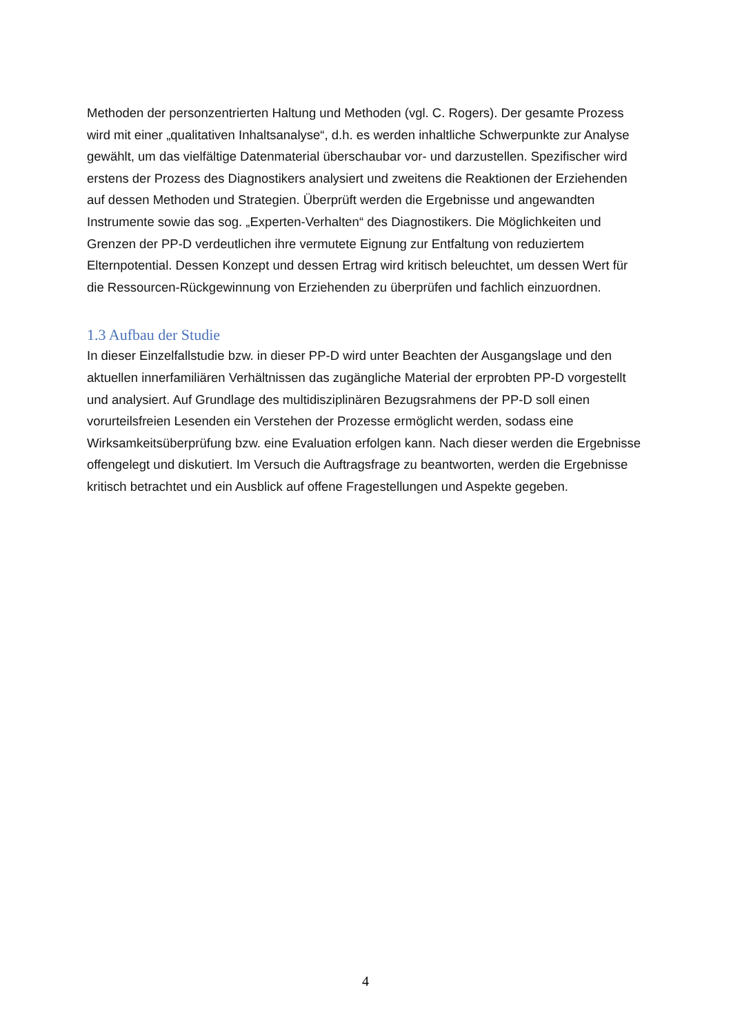Methoden der personzentrierten Haltung und Methoden (vgl. C. Rogers). Der gesamte Pro­zess wird mit einer „qualitativen Inhaltsanalyse“, d.h. es werden inhaltliche Schwerpunkte zur Analyse gewählt, um das vielfältige Datenmaterial überschaubar vor- und darzustellen. Spe­zifischer wird erstens der Prozess des Diagnostikers analysiert und zweitens die Reaktionen der Erziehenden auf dessen Methoden und Strategien. Überprüft werden die Ergebnisse und angewandten Instrumente sowie das sog. „Experten-Verhalten“ des Diagnostikers. Die Mög­lichkeiten und Grenzen der PP-D verdeutlichen ihre vermutete Eignung zur Entfaltung von reduziertem Elternpotential. Dessen Konzept und dessen Ertrag wird kritisch beleuchtet, um dessen Wert für die Ressourcen-Rückgewinnung von Erziehenden zu überprüfen und fach­lich einzuordnen.
1.3 Aufbau der Studie
In dieser Einzelfallstudie bzw. in dieser PP-D wird unter Beachten der Ausgangslage und den aktuellen innerfamiliären Verhältnissen das zugängliche Material der erprobten PP-D vorgestellt und analysiert. Auf Grundlage des multidisziplinären Bezugsrahmens der PP-D soll einen vorurteilsfreien Lesenden ein Verstehen der Prozesse ermöglicht werden, sodass eine Wirksamkeitsüberprüfung bzw. eine Evaluation erfolgen kann. Nach dieser werden die Ergebnisse offengelegt und diskutiert. Im Versuch die Auftragsfrage zu beantworten, werden die Ergebnisse kritisch betrachtet und ein Ausblick auf offene Fragestellungen und Aspekte gegeben.
4